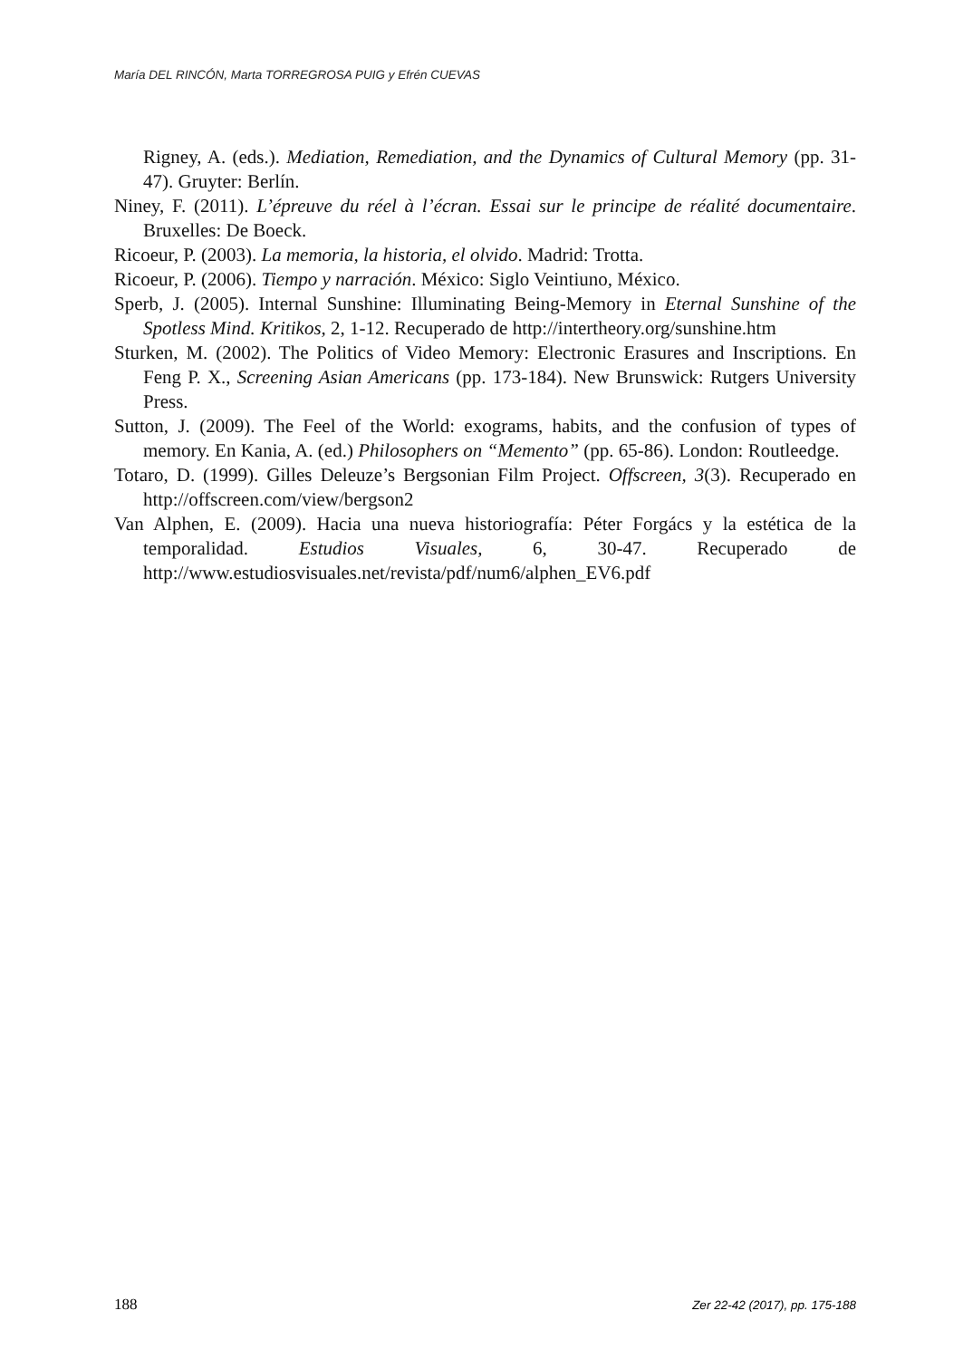María DEL RINCÓN, Marta TORREGROSA PUIG y Efrén CUEVAS
Rigney, A. (eds.). Mediation, Remediation, and the Dynamics of Cultural Memory (pp. 31-47). Gruyter: Berlín.
Niney, F. (2011). L’épreuve du réel à l’écran. Essai sur le principe de réalité documentaire. Bruxelles: De Boeck.
Ricoeur, P. (2003). La memoria, la historia, el olvido. Madrid: Trotta.
Ricoeur, P. (2006). Tiempo y narración. México: Siglo Veintiuno, México.
Sperb, J. (2005). Internal Sunshine: Illuminating Being-Memory in Eternal Sunshine of the Spotless Mind. Kritikos, 2, 1-12. Recuperado de http://intertheory.org/sunshine.htm
Sturken, M. (2002). The Politics of Video Memory: Electronic Erasures and Inscriptions. En Feng P. X., Screening Asian Americans (pp. 173-184). New Brunswick: Rutgers University Press.
Sutton, J. (2009). The Feel of the World: exograms, habits, and the confusion of types of memory. En Kania, A. (ed.) Philosophers on “Memento” (pp. 65-86). London: Routleedge.
Totaro, D. (1999). Gilles Deleuze’s Bergsonian Film Project. Offscreen, 3(3). Recuperado en http://offscreen.com/view/bergson2
Van Alphen, E. (2009). Hacia una nueva historiografía: Péter Forgács y la estética de la temporalidad. Estudios Visuales, 6, 30-47. Recuperado de http://www.estudiosvisuales.net/revista/pdf/num6/alphen_EV6.pdf
188 Zer 22-42 (2017), pp. 175-188